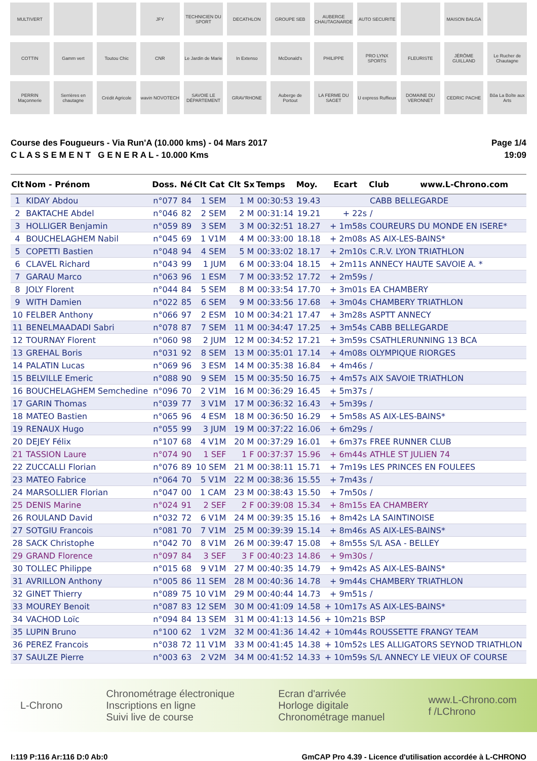MULTIVERT
JFY
TECHNICIEN DU SPORT
DECATHLON
GROUPE SEB
AUBERGE CHAUTAGNARDE
AUTO SECURITE
MAISON BALGA
COTTIN
Gamm vert
Toutou Chic
CNR
Le Jardin de Marie
In Extenso
McDonald's
PHILIPPE
PRO LYNX SPORTS
FLEURISTE
JÉRÔME GUILLAND
Le Rucher de Chautagne
PERRIN Maçonnerie
Serrières en chautagne
Crédit Agricole
wavin NOVOTECH
SAVOIE LE DÉPARTEMENT
GRAV'RHONE
Auberge de Portout
LA FERME DU SAGET
U express Ruffieux
DOMAINE DU VERONNET
CEDRIC PACHE
Bôa La Boîte aux Arts
Course des Fougueurs - Via Run'A (10.000 kms) - 04 Mars 2017
C L A S S E M E N T G E N E R A L - 10.000 Kms
Page 1/4
19:09
| Clt | Nom - Prénom | Doss. | Né | Clt Cat | Clt Sx | Temps | Moy. | Ecart | Club www.L-Chrono.com |
| --- | --- | --- | --- | --- | --- | --- | --- | --- | --- |
| 1 | KIDAY Abdou | n°077 | 84 | 1 SEM | 1 M | 00:30:53 | 19.43 | | CABB BELLEGARDE |
| 2 | BAKTACHE Abdel | n°046 | 82 | 2 SEM | 2 M | 00:31:14 | 19.21 | + 22s | / |
| 3 | HOLLIGER Benjamin | n°059 | 89 | 3 SEM | 3 M | 00:32:51 | 18.27 | + 1m58s | COUREURS DU MONDE EN ISERE* |
| 4 | BOUCHELAGHEM Nabil | n°045 | 69 | 1 V1M | 4 M | 00:33:00 | 18.18 | + 2m08s | AS AIX-LES-BAINS* |
| 5 | COPETTI Bastien | n°048 | 94 | 4 SEM | 5 M | 00:33:02 | 18.17 | + 2m10s | C.R.V. LYON TRIATHLON |
| 6 | CLAVEL Richard | n°043 | 99 | 1 JUM | 6 M | 00:33:04 | 18.15 | + 2m11s | ANNECY HAUTE SAVOIE A. * |
| 7 | GARAU Marco | n°063 | 96 | 1 ESM | 7 M | 00:33:52 | 17.72 | + 2m59s | / |
| 8 | JOLY Florent | n°044 | 84 | 5 SEM | 8 M | 00:33:54 | 17.70 | + 3m01s | EA CHAMBERY |
| 9 | WITH Damien | n°022 | 85 | 6 SEM | 9 M | 00:33:56 | 17.68 | + 3m04s | CHAMBERY TRIATHLON |
| 10 | FELBER Anthony | n°066 | 97 | 2 ESM | 10 M | 00:34:21 | 17.47 | + 3m28s | ASPTT ANNECY |
| 11 | BENELMAADADI Sabri | n°078 | 87 | 7 SEM | 11 M | 00:34:47 | 17.25 | + 3m54s | CABB BELLEGARDE |
| 12 | TOURNAY Florent | n°060 | 98 | 2 JUM | 12 M | 00:34:52 | 17.21 | + 3m59s | CSATHLERUNNING 13 BCA |
| 13 | GREHAL Boris | n°031 | 92 | 8 SEM | 13 M | 00:35:01 | 17.14 | + 4m08s | OLYMPIQUE RIORGES |
| 14 | PALATIN Lucas | n°069 | 96 | 3 ESM | 14 M | 00:35:38 | 16.84 | + 4m46s | / |
| 15 | BELVILLE Emeric | n°088 | 90 | 9 SEM | 15 M | 00:35:50 | 16.75 | + 4m57s | AIX SAVOIE TRIATHLON |
| 16 | BOUCHELAGHEM Semchedine | n°096 | 70 | 2 V1M | 16 M | 00:36:29 | 16.45 | + 5m37s | / |
| 17 | GARIN Thomas | n°039 | 77 | 3 V1M | 17 M | 00:36:32 | 16.43 | + 5m39s | / |
| 18 | MATEO Bastien | n°065 | 96 | 4 ESM | 18 M | 00:36:50 | 16.29 | + 5m58s | AS AIX-LES-BAINS* |
| 19 | RENAUX Hugo | n°055 | 99 | 3 JUM | 19 M | 00:37:22 | 16.06 | + 6m29s | / |
| 20 | DEJEY Félix | n°107 | 68 | 4 V1M | 20 M | 00:37:29 | 16.01 | + 6m37s | FREE RUNNER CLUB |
| 21 | TASSION Laure | n°074 | 90 | 1 SEF | 1 F | 00:37:37 | 15.96 | + 6m44s | ATHLE ST JULIEN 74 |
| 22 | ZUCCALLI Florian | n°076 | 89 | 10 SEM | 21 M | 00:38:11 | 15.71 | + 7m19s | LES PRINCES EN FOULEES |
| 23 | MATEO Fabrice | n°064 | 70 | 5 V1M | 22 M | 00:38:36 | 15.55 | + 7m43s | / |
| 24 | MARSOLLIER Florian | n°047 | 00 | 1 CAM | 23 M | 00:38:43 | 15.50 | + 7m50s | / |
| 25 | DENIS Marine | n°024 | 91 | 2 SEF | 2 F | 00:39:08 | 15.34 | + 8m15s | EA CHAMBERY |
| 26 | ROULAND David | n°032 | 72 | 6 V1M | 24 M | 00:39:35 | 15.16 | + 8m42s | LA SAINTINOISE |
| 27 | SOTGIU Francois | n°081 | 70 | 7 V1M | 25 M | 00:39:39 | 15.14 | + 8m46s | AS AIX-LES-BAINS* |
| 28 | SACK Christophe | n°042 | 70 | 8 V1M | 26 M | 00:39:47 | 15.08 | + 8m55s | S/L ASA - BELLEY |
| 29 | GRAND Florence | n°097 | 84 | 3 SEF | 3 F | 00:40:23 | 14.86 | + 9m30s | / |
| 30 | TOLLEC Philippe | n°015 | 68 | 9 V1M | 27 M | 00:40:35 | 14.79 | + 9m42s | AS AIX-LES-BAINS* |
| 31 | AVRILLON Anthony | n°005 | 86 | 11 SEM | 28 M | 00:40:36 | 14.78 | + 9m44s | CHAMBERY TRIATHLON |
| 32 | GINET Thierry | n°089 | 75 | 10 V1M | 29 M | 00:40:44 | 14.73 | + 9m51s | / |
| 33 | MOUREY Benoit | n°087 | 83 | 12 SEM | 30 M | 00:41:09 | 14.58 | + 10m17s | AS AIX-LES-BAINS* |
| 34 | VACHOD Loïc | n°094 | 84 | 13 SEM | 31 M | 00:41:13 | 14.56 | + 10m21s | BSP |
| 35 | LUPIN Bruno | n°100 | 62 | 1 V2M | 32 M | 00:41:36 | 14.42 | + 10m44s | ROUSSETTE FRANGY TEAM |
| 36 | PEREZ Francois | n°038 | 72 | 11 V1M | 33 M | 00:41:45 | 14.38 | + 10m52s | LES ALLIGATORS SEYNOD TRIATHLON |
| 37 | SAULZE Pierre | n°003 | 63 | 2 V2M | 34 M | 00:41:52 | 14.33 | + 10m59s | S/L ANNECY LE VIEUX OF COURSE |
L-Chrono
Chronométrage électronique
Inscriptions en ligne
Suivi live de course
Ecran d'arrivée
Horloge digitale
Chronométrage manuel
www.L-Chrono.com
f /LChrono
I:119 P:116 Ar:116 D:0 Ab:0 GmCAP Pro 4.39 - Licence d'utilisation accordée à L-CHRONO